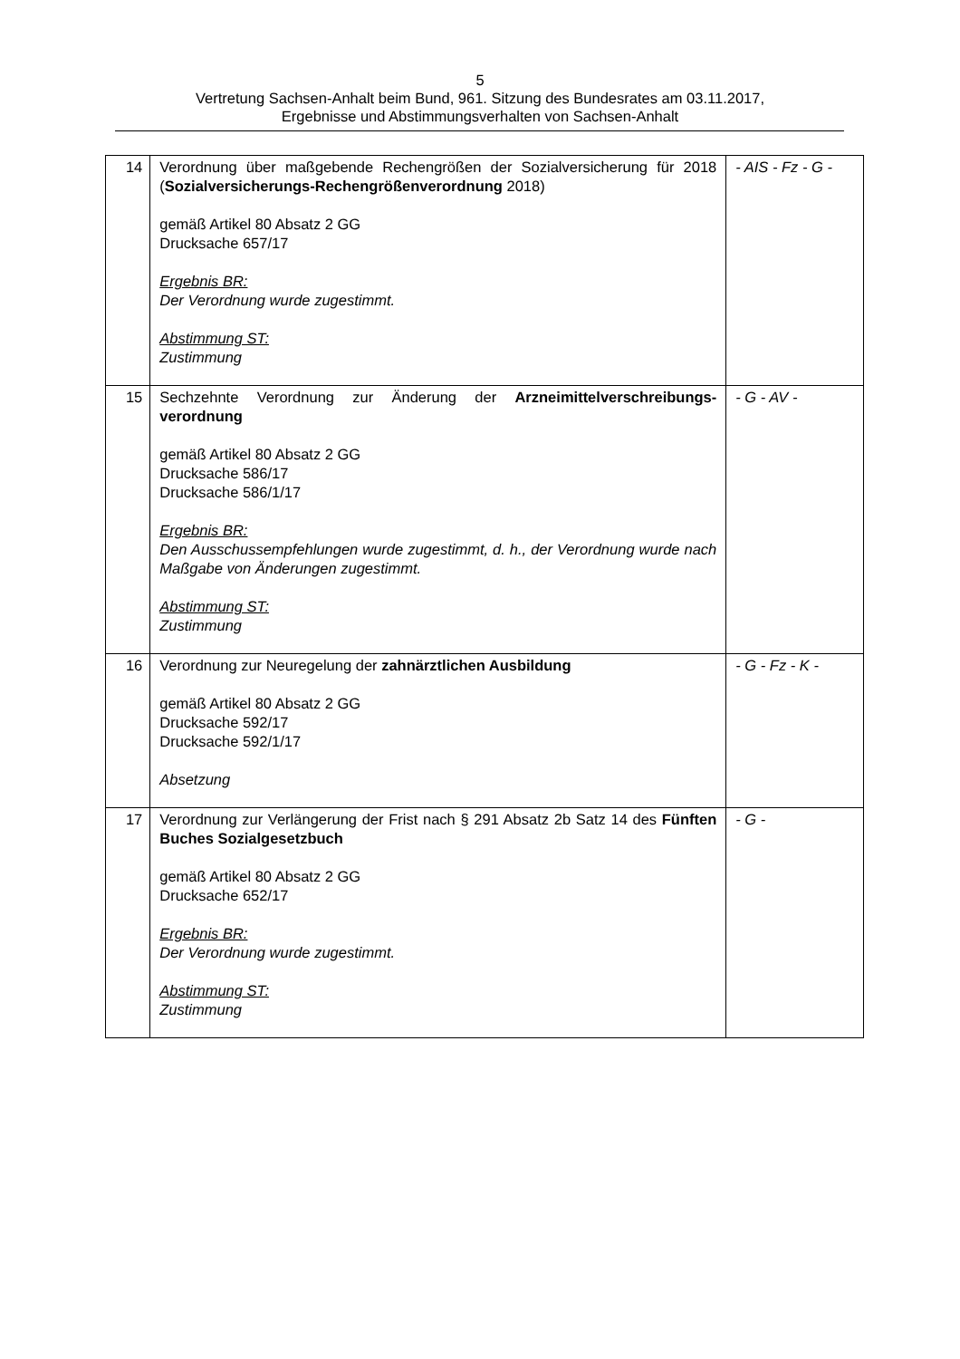5
Vertretung Sachsen-Anhalt beim Bund, 961. Sitzung des Bundesrates am 03.11.2017,
Ergebnisse und Abstimmungsverhalten von Sachsen-Anhalt
| 14 | Verordnung über maßgebende Rechengrößen der Sozialversicherung für 2018 ( Sozialversicherungs-Rechengrößenverordnung 2018) gemäß Artikel 80 Absatz 2 GG Drucksache 657/17 Ergebnis BR: Der Verordnung wurde zugestimmt. Abstimmung ST: Zustimmung | - AIS - Fz - G - |
| 15 | Sechzehnte Verordnung zur Änderung der Arzneimittelverschreibungs-verordnung gemäß Artikel 80 Absatz 2 GG Drucksache 586/17 Drucksache 586/1/17 Ergebnis BR: Den Ausschussempfehlungen wurde zugestimmt, d. h., der Verordnung wurde nach Maßgabe von Änderungen zugestimmt. Abstimmung ST: Zustimmung | - G - AV - |
| 16 | Verordnung zur Neuregelung der zahnärztlichen Ausbildung gemäß Artikel 80 Absatz 2 GG Drucksache 592/17 Drucksache 592/1/17 Absetzung | - G - Fz - K - |
| 17 | Verordnung zur Verlängerung der Frist nach § 291 Absatz 2b Satz 14 des Fünften Buches Sozialgesetzbuch gemäß Artikel 80 Absatz 2 GG Drucksache 652/17 Ergebnis BR: Der Verordnung wurde zugestimmt. Abstimmung ST: Zustimmung | - G - |